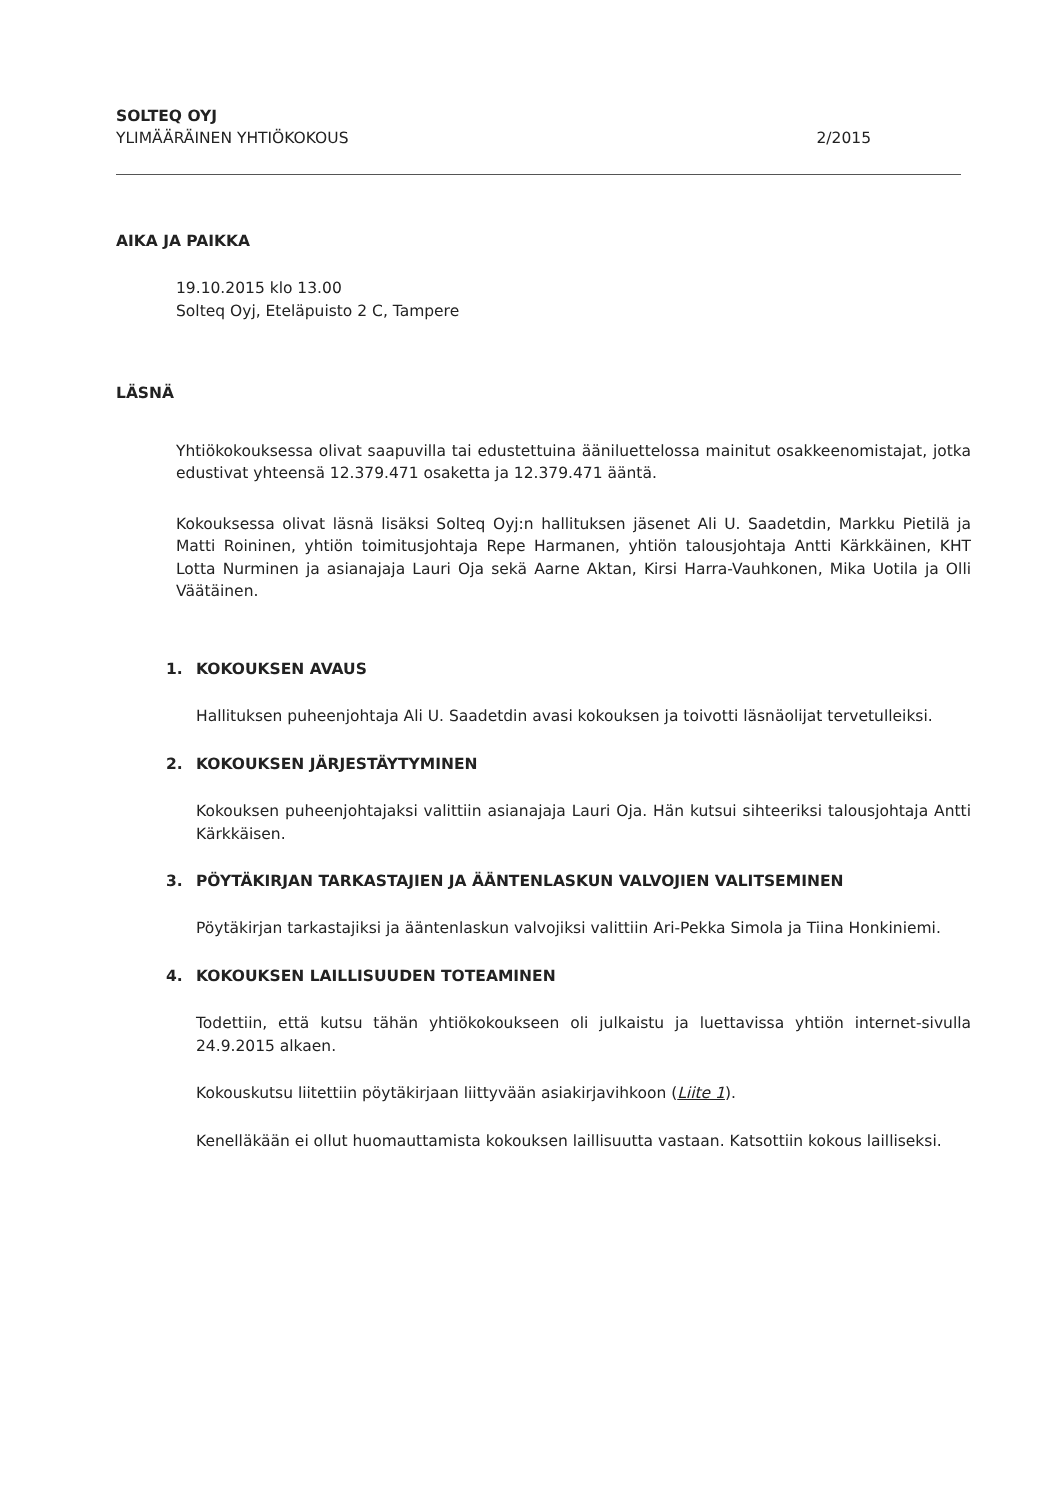SOLTEQ OYJ
YLIMÄÄRÄINEN YHTIÖKOKOUS 2/2015
AIKA JA PAIKKA
19.10.2015 klo 13.00
Solteq Oyj, Eteläpuisto 2 C, Tampere
LÄSNÄ
Yhtiökokouksessa olivat saapuvilla tai edustettuina ääniluettelossa mainitut osakkeenomistajat, jotka edustivat yhteensä 12.379.471 osaketta ja 12.379.471 ääntä.
Kokouksessa olivat läsnä lisäksi Solteq Oyj:n hallituksen jäsenet Ali U. Saadetdin, Markku Pietilä ja Matti Roininen, yhtiön toimitusjohtaja Repe Harmanen, yhtiön talousjohtaja Antti Kärkkäinen, KHT Lotta Nurminen ja asianajaja Lauri Oja sekä Aarne Aktan, Kirsi Harra-Vauhkonen, Mika Uotila ja Olli Väätäinen.
1. KOKOUKSEN AVAUS
Hallituksen puheenjohtaja Ali U. Saadetdin avasi kokouksen ja toivotti läsnäolijat tervetulleiksi.
2. KOKOUKSEN JÄRJESTÄYTYMINEN
Kokouksen puheenjohtajaksi valittiin asianajaja Lauri Oja. Hän kutsui sihteeriksi talousjohtaja Antti Kärkkäisen.
3. PÖYTÄKIRJAN TARKASTAJIEN JA ÄÄNTENLASKUN VALVOJIEN VALITSEMINEN
Pöytäkirjan tarkastajiksi ja ääntenlaskun valvojiksi valittiin Ari-Pekka Simola ja Tiina Honkiniemi.
4. KOKOUKSEN LAILLISUUDEN TOTEAMINEN
Todettiin, että kutsu tähän yhtiökokoukseen oli julkaistu ja luettavissa yhtiön internet-sivulla 24.9.2015 alkaen.
Kokouskutsu liitettiin pöytäkirjaan liittyvään asiakirjavihkoon (Liite 1).
Kenelläkään ei ollut huomauttamista kokouksen laillisuutta vastaan. Katsottiin kokous lailliseksi.